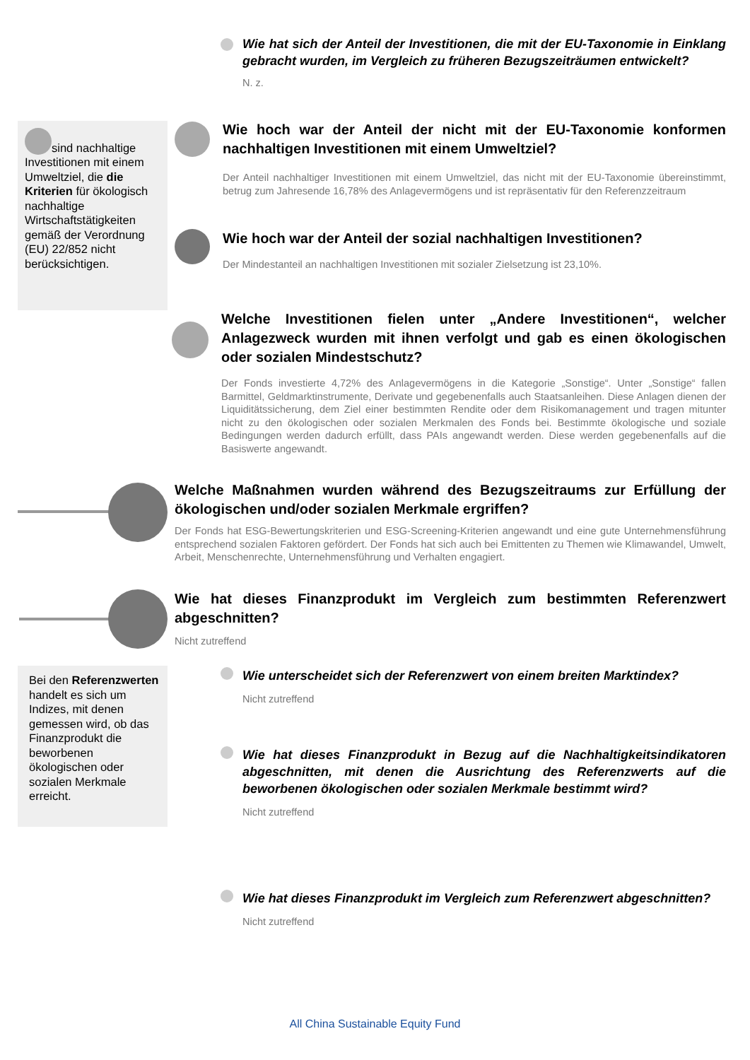Wie hat sich der Anteil der Investitionen, die mit der EU-Taxonomie in Einklang gebracht wurden, im Vergleich zu früheren Bezugszeiträumen entwickelt?
N. z.
sind nachhaltige Investitionen mit einem Umweltziel, die die Kriterien für ökologisch nachhaltige Wirtschaftstätigkeiten gemäß der Verordnung (EU) 22/852 nicht berücksichtigen.
Wie hoch war der Anteil der nicht mit der EU-Taxonomie konformen nachhaltigen Investitionen mit einem Umweltziel?
Der Anteil nachhaltiger Investitionen mit einem Umweltziel, das nicht mit der EU-Taxonomie übereinstimmt, betrug zum Jahresende 16,78% des Anlagevermögens und ist repräsentativ für den Referenzzeitraum
Wie hoch war der Anteil der sozial nachhaltigen Investitionen?
Der Mindestanteil an nachhaltigen Investitionen mit sozialer Zielsetzung ist 23,10%.
Welche Investitionen fielen unter „Andere Investitionen“, welcher Anlagezweck wurden mit ihnen verfolgt und gab es einen ökologischen oder sozialen Mindestschutz?
Der Fonds investierte 4,72% des Anlagevermögens in die Kategorie „Sonstige“. Unter „Sonstige“ fallen Barmittel, Geldmarktinstrumente, Derivate und gegebenenfalls auch Staatsanleihen. Diese Anlagen dienen der Liquiditätssicherung, dem Ziel einer bestimmten Rendite oder dem Risikomanagement und tragen mitunter nicht zu den ökologischen oder sozialen Merkmalen des Fonds bei. Bestimmte ökologische und soziale Bedingungen werden dadurch erfüllt, dass PAIs angewandt werden. Diese werden gegebenenfalls auf die Basiswerte angewandt.
Welche Maßnahmen wurden während des Bezugszeitraums zur Erfüllung der ökologischen und/oder sozialen Merkmale ergriffen?
Der Fonds hat ESG-Bewertungskriterien und ESG-Screening-Kriterien angewandt und eine gute Unternehmensführung entsprechend sozialen Faktoren gefördert. Der Fonds hat sich auch bei Emittenten zu Themen wie Klimawandel, Umwelt, Arbeit, Menschenrechte, Unternehmensführung und Verhalten engagiert.
Wie hat dieses Finanzprodukt im Vergleich zum bestimmten Referenzwert abgeschnitten?
Nicht zutreffend
Bei den Referenzwerten handelt es sich um Indizes, mit denen gemessen wird, ob das Finanzprodukt die beworbenen ökologischen oder sozialen Merkmale erreicht.
Wie unterscheidet sich der Referenzwert von einem breiten Marktindex?
Nicht zutreffend
Wie hat dieses Finanzprodukt in Bezug auf die Nachhaltigkeitsindikatoren abgeschnitten, mit denen die Ausrichtung des Referenzwerts auf die beworbenen ökologischen oder sozialen Merkmale bestimmt wird?
Nicht zutreffend
Wie hat dieses Finanzprodukt im Vergleich zum Referenzwert abgeschnitten?
Nicht zutreffend
All China Sustainable Equity Fund